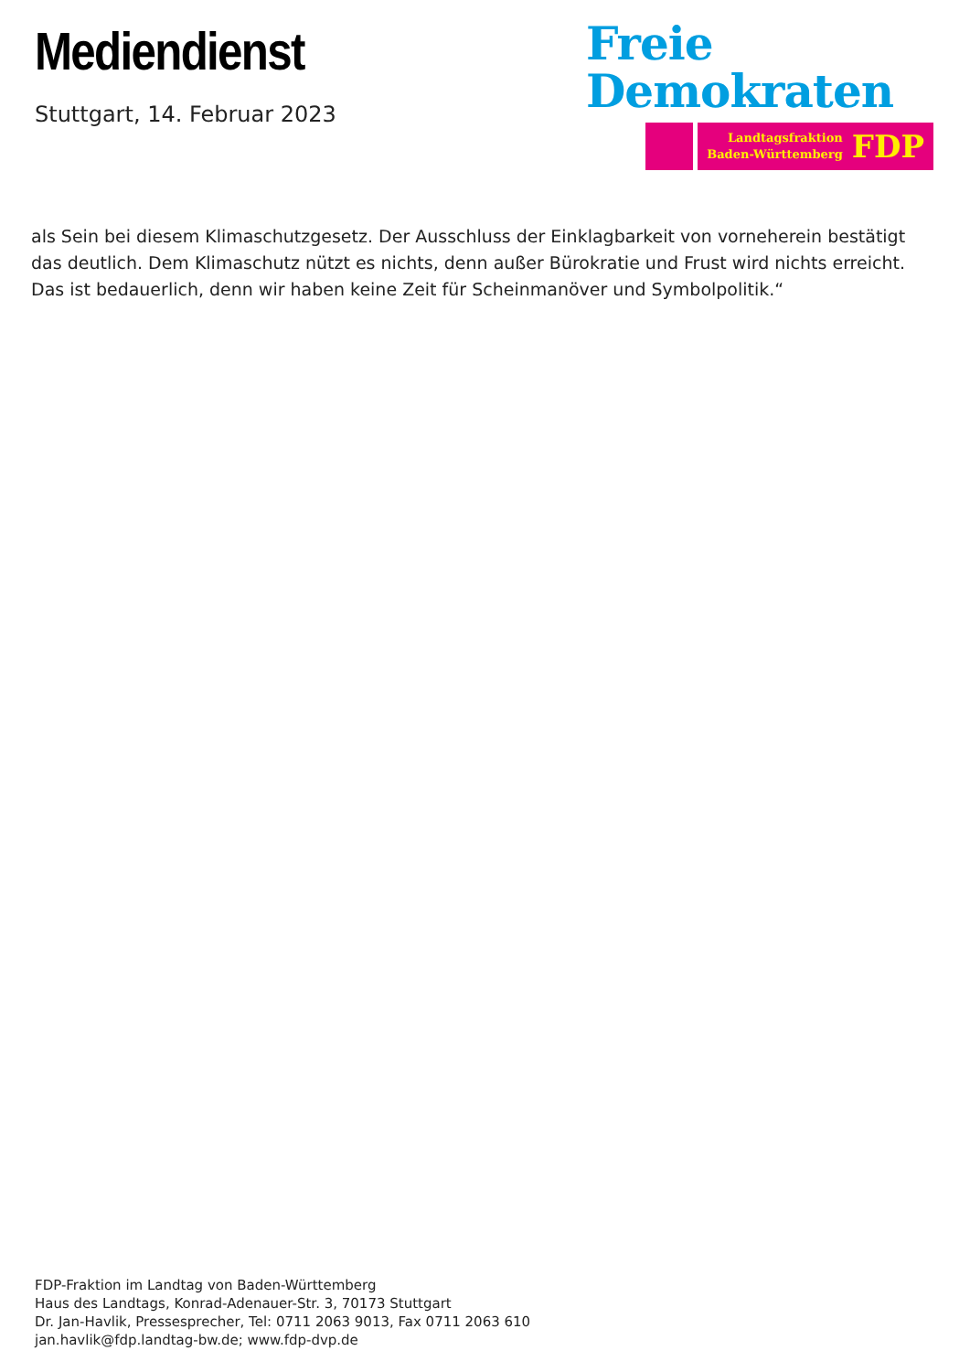Mediendienst
Stuttgart, 14. Februar 2023
Freie
Demokraten
Landtagsfraktion
Baden-Württemberg FDP
als Sein bei diesem Klimaschutzgesetz. Der Ausschluss der Einklagbarkeit von vorneherein bestätigt das deutlich. Dem Klimaschutz nützt es nichts, denn außer Bürokratie und Frust wird nichts erreicht. Das ist bedauerlich, denn wir haben keine Zeit für Scheinmanöver und Symbolpolitik.“
FDP-Fraktion im Landtag von Baden-Württemberg
Haus des Landtags, Konrad-Adenauer-Str. 3, 70173 Stuttgart
Dr. Jan-Havlik, Pressesprecher, Tel: 0711 2063 9013, Fax 0711 2063 610
jan.havlik@fdp.landtag-bw.de; www.fdp-dvp.de